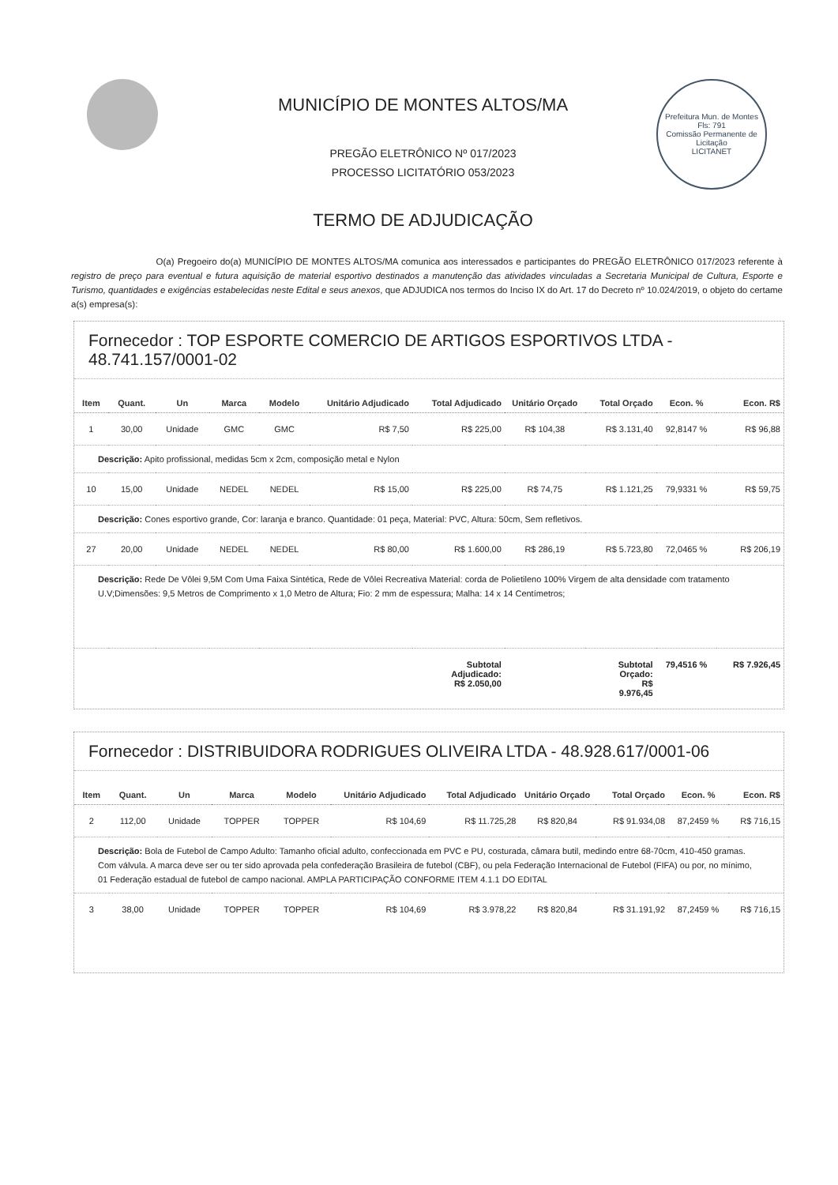MUNICÍPIO DE MONTES ALTOS/MA
PREGÃO ELETRÔNICO Nº 017/2023
PROCESSO LICITATÓRIO 053/2023
TERMO DE ADJUDICAÇÃO
Prefeitura Mun. de Montes
Fls: 791
Comissão Permanente de Licitação
LICITANET
O(a) Pregoeiro do(a) MUNICÍPIO DE MONTES ALTOS/MA comunica aos interessados e participantes do PREGÃO ELETRÔNICO 017/2023 referente à registro de preço para eventual e futura aquisição de material esportivo destinados a manutenção das atividades vinculadas a Secretaria Municipal de Cultura, Esporte e Turismo, quantidades e exigências estabelecidas neste Edital e seus anexos, que ADJUDICA nos termos do Inciso IX do Art. 17 do Decreto nº 10.024/2019, o objeto do certame a(s) empresa(s):
Fornecedor : TOP ESPORTE COMERCIO DE ARTIGOS ESPORTIVOS LTDA - 48.741.157/0001-02
| Item | Quant. | Un | Marca | Modelo | Unitário Adjudicado | Total Adjudicado | Unitário Orçado | Total Orçado | Econ. % | Econ. R$ |
| --- | --- | --- | --- | --- | --- | --- | --- | --- | --- | --- |
| 1 | 30,00 | Unidade | GMC | GMC | R$ 7,50 | R$ 225,00 | R$ 104,38 | R$ 3.131,40 | 92,8147 % | R$ 96,88 |
| Descrição: Apito profissional, medidas 5cm x 2cm, composição metal e Nylon | | | | | | | | | | |
| 10 | 15,00 | Unidade | NEDEL | NEDEL | R$ 15,00 | R$ 225,00 | R$ 74,75 | R$ 1.121,25 | 79,9331 % | R$ 59,75 |
| Descrição: Cones esportivo grande, Cor: laranja e branco. Quantidade: 01 peça, Material: PVC, Altura: 50cm, Sem refletivos. | | | | | | | | | | |
| 27 | 20,00 | Unidade | NEDEL | NEDEL | R$ 80,00 | R$ 1.600,00 | R$ 286,19 | R$ 5.723,80 | 72,0465 % | R$ 206,19 |
| Descrição: Rede De Vôlei 9,5M Com Uma Faixa Sintética, Rede de Vôlei Recreativa Material: corda de Polietileno 100% Virgem de alta densidade com tratamento U.V;Dimensões: 9,5 Metros de Comprimento x 1,0 Metro de Altura; Fio: 2 mm de espessura; Malha: 14 x 14 Centímetros; | | | | | | | | | | |
| Subtotal Adjudicado: R$ 2.050,00 | | | | | | | Subtotal Orçado: R$ 9.976,45 | | 79,4516 % | R$ 7.926,45 |
Fornecedor : DISTRIBUIDORA RODRIGUES OLIVEIRA LTDA - 48.928.617/0001-06
| Item | Quant. | Un | Marca | Modelo | Unitário Adjudicado | Total Adjudicado | Unitário Orçado | Total Orçado | Econ. % | Econ. R$ |
| --- | --- | --- | --- | --- | --- | --- | --- | --- | --- | --- |
| 2 | 112,00 | Unidade | TOPPER | TOPPER | R$ 104,69 | R$ 11.725,28 | R$ 820,84 | R$ 91.934,08 | 87,2459 % | R$ 716,15 |
| Descrição: Bola de Futebol de Campo Adulto: Tamanho oficial adulto, confeccionada em PVC e PU, costurada, câmara butil, medindo entre 68-70cm, 410-450 gramas. Com válvula. A marca deve ser ou ter sido aprovada pela confederação Brasileira de futebol (CBF), ou pela Federação Internacional de Futebol (FIFA) ou por, no mínimo, 01 Federação estadual de futebol de campo nacional. AMPLA PARTICIPAÇÃO CONFORME ITEM 4.1.1 DO EDITAL | | | | | | | | | | |
| 3 | 38,00 | Unidade | TOPPER | TOPPER | R$ 104,69 | R$ 3.978,22 | R$ 820,84 | R$ 31.191,92 | 87,2459 % | R$ 716,15 |